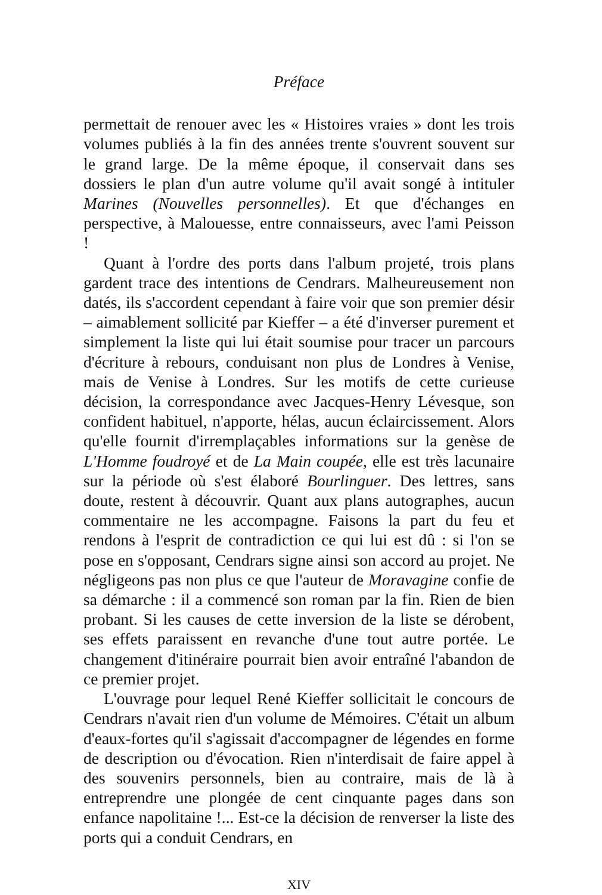Préface
permettait de renouer avec les « Histoires vraies » dont les trois volumes publiés à la fin des années trente s'ouvrent souvent sur le grand large. De la même époque, il conservait dans ses dossiers le plan d'un autre volume qu'il avait songé à intituler Marines (Nouvelles personnelles). Et que d'échanges en perspective, à Malouesse, entre connaisseurs, avec l'ami Peisson !
Quant à l'ordre des ports dans l'album projeté, trois plans gardent trace des intentions de Cendrars. Malheureusement non datés, ils s'accordent cependant à faire voir que son premier désir – aimablement sollicité par Kieffer – a été d'inverser purement et simplement la liste qui lui était soumise pour tracer un parcours d'écriture à rebours, conduisant non plus de Londres à Venise, mais de Venise à Londres. Sur les motifs de cette curieuse décision, la correspondance avec Jacques-Henry Lévesque, son confident habituel, n'apporte, hélas, aucun éclaircissement. Alors qu'elle fournit d'irremplaçables informations sur la genèse de L'Homme foudroyé et de La Main coupée, elle est très lacunaire sur la période où s'est élaboré Bourlinguer. Des lettres, sans doute, restent à découvrir. Quant aux plans autographes, aucun commentaire ne les accompagne. Faisons la part du feu et rendons à l'esprit de contradiction ce qui lui est dû : si l'on se pose en s'opposant, Cendrars signe ainsi son accord au projet. Ne négligeons pas non plus ce que l'auteur de Moravagine confie de sa démarche : il a commencé son roman par la fin. Rien de bien probant. Si les causes de cette inversion de la liste se dérobent, ses effets paraissent en revanche d'une tout autre portée. Le changement d'itinéraire pourrait bien avoir entraîné l'abandon de ce premier projet.
L'ouvrage pour lequel René Kieffer sollicitait le concours de Cendrars n'avait rien d'un volume de Mémoires. C'était un album d'eaux-fortes qu'il s'agissait d'accompagner de légendes en forme de description ou d'évocation. Rien n'interdisait de faire appel à des souvenirs personnels, bien au contraire, mais de là à entreprendre une plongée de cent cinquante pages dans son enfance napolitaine !... Est-ce la décision de renverser la liste des ports qui a conduit Cendrars, en
XIV